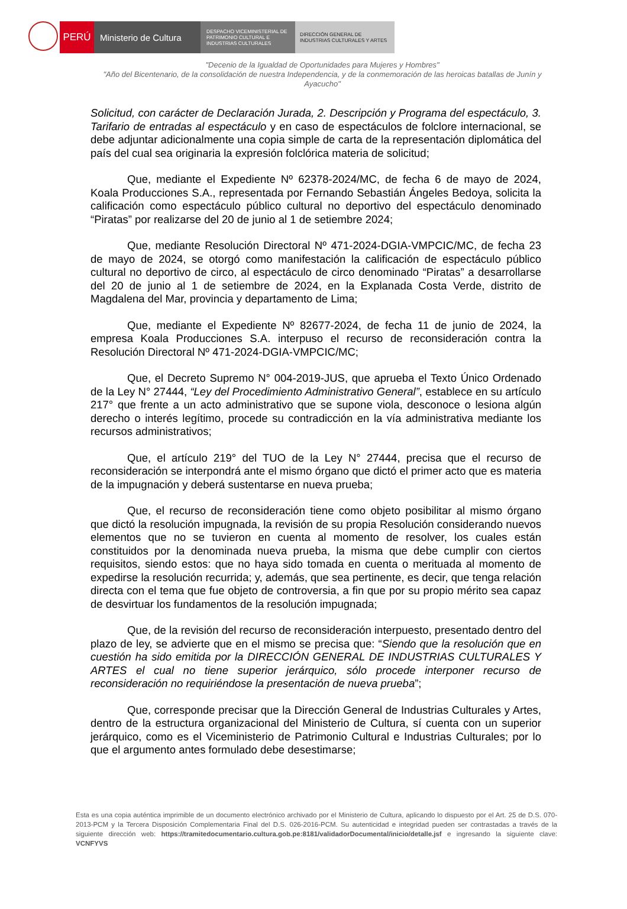PERÚ Ministerio de Cultura
DESPACHO VICEMINISTERIAL DE
PATRIMONIO CULTURAL E
INDUSTRIAS CULTURALES
DIRECCIÓN GENERAL DE
INDUSTRIAS CULTURALES Y ARTES
"Decenio de la Igualdad de Oportunidades para Mujeres y Hombres"
"Año del Bicentenario, de la consolidación de nuestra Independencia, y de la conmemoración de las heroicas batallas de Junín y Ayacucho"
Solicitud, con carácter de Declaración Jurada, 2. Descripción y Programa del espectáculo, 3. Tarifario de entradas al espectáculo y en caso de espectáculos de folclore internacional, se debe adjuntar adicionalmente una copia simple de carta de la representación diplomática del país del cual sea originaria la expresión folclórica materia de solicitud;
Que, mediante el Expediente Nº 62378-2024/MC, de fecha 6 de mayo de 2024, Koala Producciones S.A., representada por Fernando Sebastián Ángeles Bedoya, solicita la calificación como espectáculo público cultural no deportivo del espectáculo denominado “Piratas” por realizarse del 20 de junio al 1 de setiembre 2024;
Que, mediante Resolución Directoral Nº 471-2024-DGIA-VMPCIC/MC, de fecha 23 de mayo de 2024, se otorgó como manifestación la calificación de espectáculo público cultural no deportivo de circo, al espectáculo de circo denominado “Piratas” a desarrollarse del 20 de junio al 1 de setiembre de 2024, en la Explanada Costa Verde, distrito de Magdalena del Mar, provincia y departamento de Lima;
Que, mediante el Expediente Nº 82677-2024, de fecha 11 de junio de 2024, la empresa Koala Producciones S.A. interpuso el recurso de reconsideración contra la Resolución Directoral Nº 471-2024-DGIA-VMPCIC/MC;
Que, el Decreto Supremo N° 004-2019-JUS, que aprueba el Texto Único Ordenado de la Ley N° 27444, “Ley del Procedimiento Administrativo General”, establece en su artículo 217° que frente a un acto administrativo que se supone viola, desconoce o lesiona algún derecho o interés legítimo, procede su contradicción en la vía administrativa mediante los recursos administrativos;
Que, el artículo 219° del TUO de la Ley N° 27444, precisa que el recurso de reconsideración se interpondrá ante el mismo órgano que dictó el primer acto que es materia de la impugnación y deberá sustentarse en nueva prueba;
Que, el recurso de reconsideración tiene como objeto posibilitar al mismo órgano que dictó la resolución impugnada, la revisión de su propia Resolución considerando nuevos elementos que no se tuvieron en cuenta al momento de resolver, los cuales están constituidos por la denominada nueva prueba, la misma que debe cumplir con ciertos requisitos, siendo estos: que no haya sido tomada en cuenta o merituada al momento de expedirse la resolución recurrida; y, además, que sea pertinente, es decir, que tenga relación directa con el tema que fue objeto de controversia, a fin que por su propio mérito sea capaz de desvirtuar los fundamentos de la resolución impugnada;
Que, de la revisión del recurso de reconsideración interpuesto, presentado dentro del plazo de ley, se advierte que en el mismo se precisa que: “Siendo que la resolución que en cuestión ha sido emitida por la DIRECCIÓN GENERAL DE INDUSTRIAS CULTURALES Y ARTES el cual no tiene superior jerárquico, sólo procede interponer recurso de reconsideración no requiriéndose la presentación de nueva prueba”;
Que, corresponde precisar que la Dirección General de Industrias Culturales y Artes, dentro de la estructura organizacional del Ministerio de Cultura, sí cuenta con un superior jerárquico, como es el Viceministerio de Patrimonio Cultural e Industrias Culturales; por lo que el argumento antes formulado debe desestimarse;
Esta es una copia auténtica imprimible de un documento electrónico archivado por el Ministerio de Cultura, aplicando lo dispuesto por el Art. 25 de D.S. 070-2013-PCM y la Tercera Disposición Complementaria Final del D.S. 026-2016-PCM. Su autenticidad e integridad pueden ser contrastadas a través de la siguiente dirección web: https://tramitedocumentario.cultura.gob.pe:8181/validadorDocumental/inicio/detalle.jsf e ingresando la siguiente clave: VCNFYVS